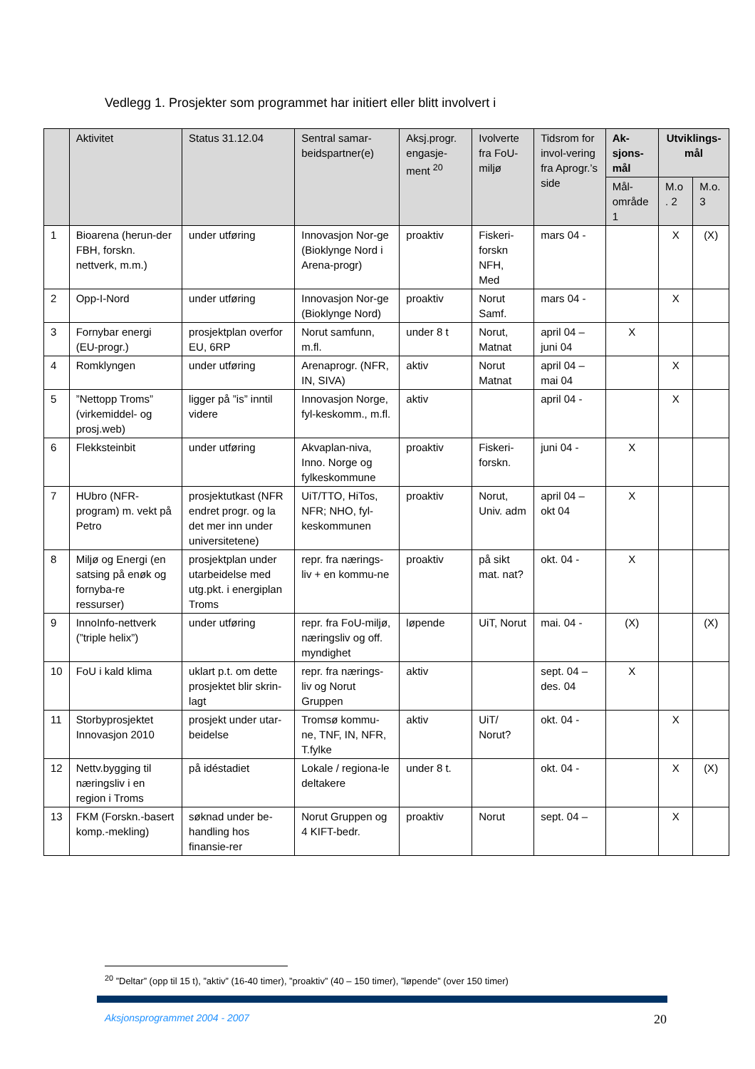Vedlegg 1. Prosjekter som programmet har initiert eller blitt involvert i
| | Aktivitet | Status 31.12.04 | Sentral samar-beidspartner(e) | Aksj.progr. engasje-ment <sup>20</sup> | Ivolverte fra FoU-miljø | Tidsrom for invol-vering fra Aprogr.’s side | Ak-sjons-mål | Utviklings-mål | |
| --- | --- | --- | --- | --- | --- | --- | --- | --- | --- |
| | | | | | | | Mål-område 1 | M.o . 2 | M.o. 3 |
| 1 | Bioarena (herun-der FBH, forskn. nettverk, m.m.) | under utføring | Innovasjon Nor-ge (Bioklynge Nord i Arena-progr) | proaktiv | Fiskeri-forskn NFH, Med | mars 04 - | | X | (X) |
| 2 | Opp-I-Nord | under utføring | Innovasjon Nor-ge (Bioklynge Nord) | proaktiv | Norut Samf. | mars 04 - | | X | |
| 3 | Fornybar energi (EU-progr.) | prosjektplan overfor EU, 6RP | Norut samfunn, m.fl. | under 8 t | Norut, Matnat | april 04 – juni 04 | X | | |
| 4 | Romklyngen | under utføring | Arenaprogr. (NFR, IN, SIVA) | aktiv | Norut Matnat | april 04 – mai 04 | | X | |
| 5 | ”Nettopp Troms” (virkemiddel- og prosj.web) | ligger på ”is” inntil videre | Innovasjon Norge, fyl-keskomm., m.fl. | aktiv | | april 04 - | | X | |
| 6 | Flekksteinbit | under utføring | Akvaplan-niva, Inno. Norge og fylkeskommune | proaktiv | Fiskeri-forskn. | juni 04 - | X | | |
| 7 | HUbro (NFR-program) m. vekt på Petro | prosjektutkast (NFR endret progr. og la det mer inn under universitetene) | UiT/TTO, HiTos, NFR; NHO, fyl-keskommunen | proaktiv | Norut, Univ. adm | april 04 – okt 04 | X | | |
| 8 | Miljø og Energi (en satsing på enøk og fornyba-re ressurser) | prosjektplan under utarbeidelse med utg.pkt. i energiplan Troms | repr. fra nærings-liv + en kommu-ne | proaktiv | på sikt mat. nat? | okt. 04 - | X | | |
| 9 | InnoInfo-nettverk (”triple helix”) | under utføring | repr. fra FoU-miljø, næringsliv og off. myndighet | løpende | UiT, Norut | mai. 04 - | (X) | | (X) |
| 10 | FoU i kald klima | uklart p.t. om dette prosjektet blir skrin-lagt | repr. fra nærings-liv og Norut Gruppen | aktiv | | sept. 04 – des. 04 | X | | |
| 11 | Storbyprosjektet Innovasjon 2010 | prosjekt under utar-beidelse | Tromsø kommu-ne, TNF, IN, NFR, T.fylke | aktiv | UiT/ Norut? | okt. 04 - | | X | |
| 12 | Nettv.bygging til næringsliv i en region i Troms | på idéstadiet | Lokale / regiona-le deltakere | under 8 t. | | okt. 04 - | | X | (X) |
| 13 | FKM (Forskn.-basert komp.-mekling) | søknad under be-handling hos finansie-rer | Norut Gruppen og 4 KIFT-bedr. | proaktiv | Norut | sept. 04 – | | X | |
<sup>20</sup> ”Deltar” (opp til 15 t), ”aktiv” (16-40 timer), ”proaktiv” (40 – 150 timer), ”løpende” (over 150 timer)
Aksjonsprogrammet 2004 - 2007 20